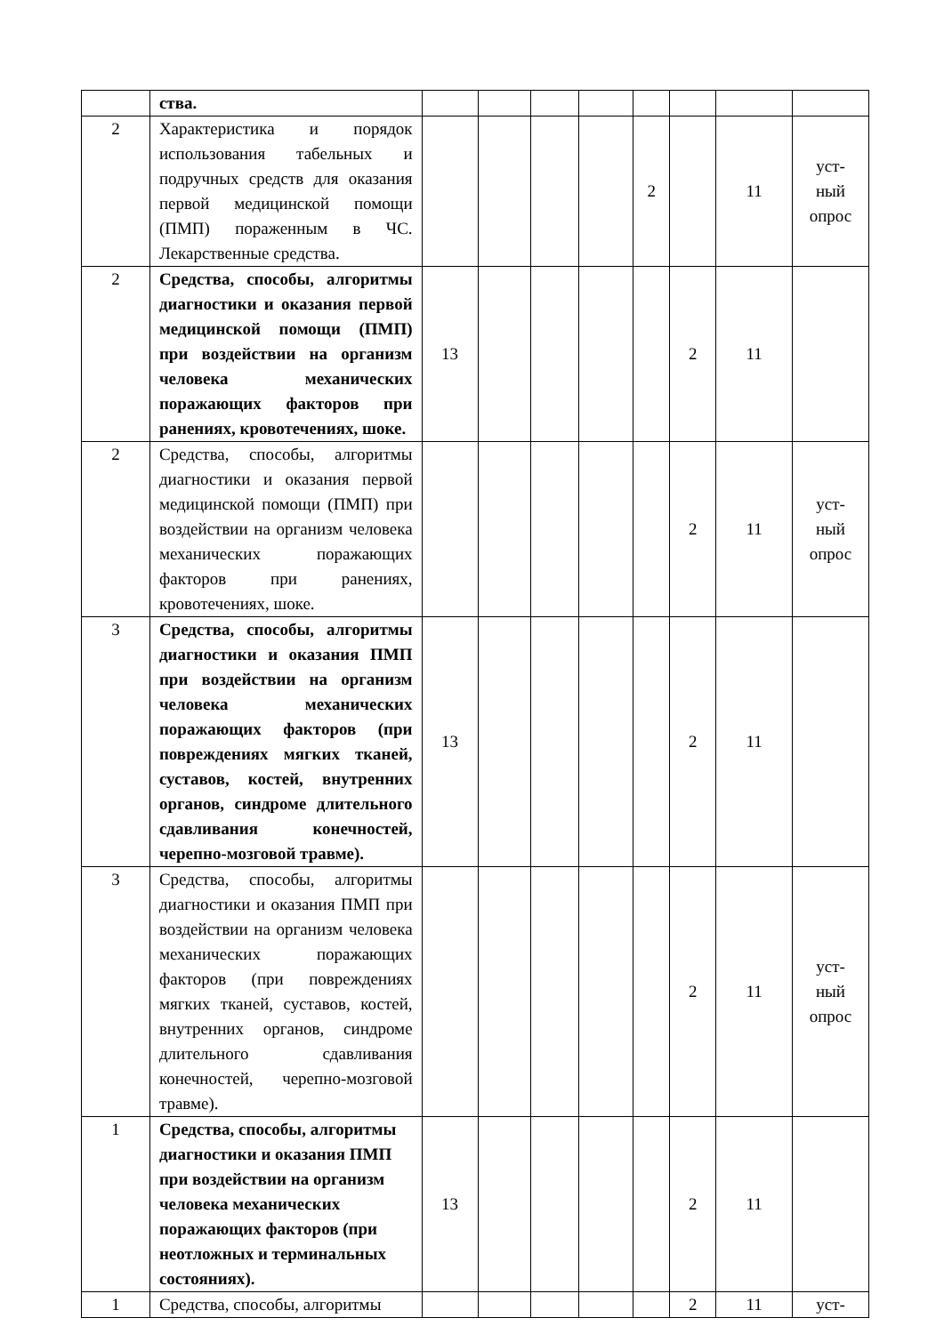| | ства. | | | | | | | | |
| 2 | Характеристика и порядок использования табельных и подручных средств для оказания первой медицинской помощи (ПМП) пораженным в ЧС. Лекарственные средства. | | | | | 2 | | 11 | уст- ный опрос |
| 2 | Средства, способы, алгоритмы диагностики и оказания первой медицинской помощи (ПМП) при воздействии на организм человека механических поражающих факторов при ранениях, кровотечениях, шоке. | 13 | | | | | 2 | 11 | |
| 2 | Средства, способы, алгоритмы диагностики и оказания первой медицинской помощи (ПМП) при воздействии на организм человека механических поражающих факторов при ранениях, кровотечениях, шоке. | | | | | | 2 | 11 | уст- ный опрос |
| 3 | Средства, способы, алгоритмы диагностики и оказания ПМП при воздействии на организм человека механических поражающих факторов (при повреждениях мягких тканей, суставов, костей, внутренних органов, синдроме длительного сдавливания конечностей, черепно-мозговой травме). | 13 | | | | | 2 | 11 | |
| 3 | Средства, способы, алгоритмы диагностики и оказания ПМП при воздействии на организм человека механических поражающих факторов (при повреждениях мягких тканей, суставов, костей, внутренних органов, синдроме длительного сдавливания конечностей, черепно-мозговой травме). | | | | | | 2 | 11 | уст- ный опрос |
| 1 | Средства, способы, алгоритмы диагностики и оказания ПМП при воздействии на организм человека механических поражающих факторов (при неотложных и терминальных состояниях). | 13 | | | | | 2 | 11 | |
| 1 | Средства, способы, алгоритмы | | | | | | 2 | 11 | уст- |